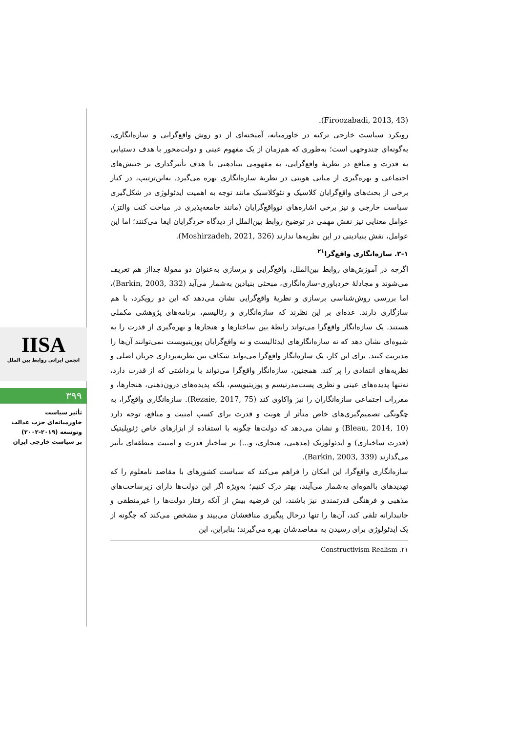IISA
انجمن ایرانی روابط بین الملل
۳۹۹
تأثیر سیاست
خاورمیانه‌ای حزب عدالت
وتوسعه (۲۰۱۹-۲۰۰۲)
بر سیاست خارجی ایران
(Firoozabadi, 2013, 43).
رویکرد سیاست خارجی ترکیه در خاورمیانه، آمیخته‌ای از دو روش واقع‌گرایی و سازه‌انگاری، به‌گونه‌ای چندوجهی است؛ به‌طوری که هم‌زمان از یک مفهوم عینی و دولت‌محور با هدف دستیابی به قدرت و منافع در نظریهٔ واقع‌گرایی، به مفهومی بیناذهنی با هدف تأثیرگذاری بر جنبش‌های اجتماعی و بهره‌گیری از مبانی هویتی در نظریهٔ سازه‌انگاری بهره می‌گیرد. به‌این‌ترتیب، در کنار برخی از بحث‌های واقع‌گرایان کلاسیک و نئوکلاسیک مانند توجه به اهمیت ایدئولوژی در شکل‌گیری سیاست خارجی و نیز برخی اشاره‌های نوواقع‌گرایان (مانند جامعه‌پذیری در مباحث کنت والتز)، عوامل معنایی نیز نقش مهمی در توضیح روابط بین‌الملل از دیدگاه خردگرایان ایفا می‌کنند؛ اما این عوامل، نقش بنیادینی در این نظریه‌ها ندارند (Moshirzadeh, 2021, 326).
۳-۱. سازه‌انگاری واقع‌گرا<sup>۲۱</sup>
اگرچه در آموزش‌های روابط بین‌الملل، واقع‌گرایی و برسازی به‌عنوان دو مقولهٔ جدااز هم تعریف می‌شوند و مجادلهٔ خردباوری-سازه‌انگاری، مبحثی بنیادین به‌شمار می‌آید (Barkin, 2003, 332)، اما بررسی روش‌شناسی برسازی و نظریهٔ واقع‌گرایی نشان می‌دهد که این دو رویکرد، با هم سازگاری دارند. عده‌ای بر این نظرند که سازه‌انگاری و رئالیسم، برنامه‌های پژوهشی مکملی هستند. یک سازه‌انگار واقع‌گرا می‌تواند رابطهٔ بین ساختارها و هنجارها و بهره‌گیری از قدرت را به شیوه‌ای نشان دهد که نه سازه‌انگارهای ایدئالیست و نه واقع‌گرایان پوزیتیویست نمی‌توانند آن‌ها را مدیریت کنند. برای این کار، یک سازه‌انگار واقع‌گرا می‌تواند شکاف بین نظریه‌پردازی جریان اصلی و نظریه‌های انتقادی را پر کند. همچنین، سازه‌انگار واقع‌گرا می‌تواند با برداشتی که از قدرت دارد، نه‌تنها پدیده‌های عینی و نظری پست‌مدرنیسم و پوزیتیویسم، بلکه پدیده‌های درون‌ذهنی، هنجارها، و مقررات اجتماعی سازه‌انگاران را نیز واکاوی کند (Rezaie, 2017, 75). سازه‌انگاری واقع‌گرا، به چگونگی تصمیم‌گیری‌های خاص متأثر از هویت و قدرت برای کسب امنیت و منافع، توجه دارد (Bleau, 2014, 10) و نشان می‌دهد که دولت‌ها چگونه با استفاده از ابزارهای خاص ژئوپلیتیک (قدرت ساختاری) و ایدئولوژیک (مذهبی، هنجاری، و...) بر ساختار قدرت و امنیت منطقه‌ای تأثیر می‌گذارند (Barkin, 2003, 339).
سازه‌انگاری واقع‌گرا، این امکان را فراهم می‌کند که سیاست کشورهای با مقاصد نامعلوم را که تهدیدهای بالقوه‌ای به‌شمار می‌آیند، بهتر درک کنیم؛ به‌ویژه اگر این دولت‌ها دارای زیرساخت‌های مذهبی و فرهنگی قدرتمندی نیز باشند، این فرضیه بیش از آنکه رفتار دولت‌ها را غیرمنطقی و جانبدارانه تلقی کند، آن‌ها را تنها درحال پیگیری منافعشان می‌بیند و مشخص می‌کند که چگونه از یک ایدئولوژی برای رسیدن به مقاصدشان بهره می‌گیرند؛ بنابراین، این
۲۱. Constructivism Realism